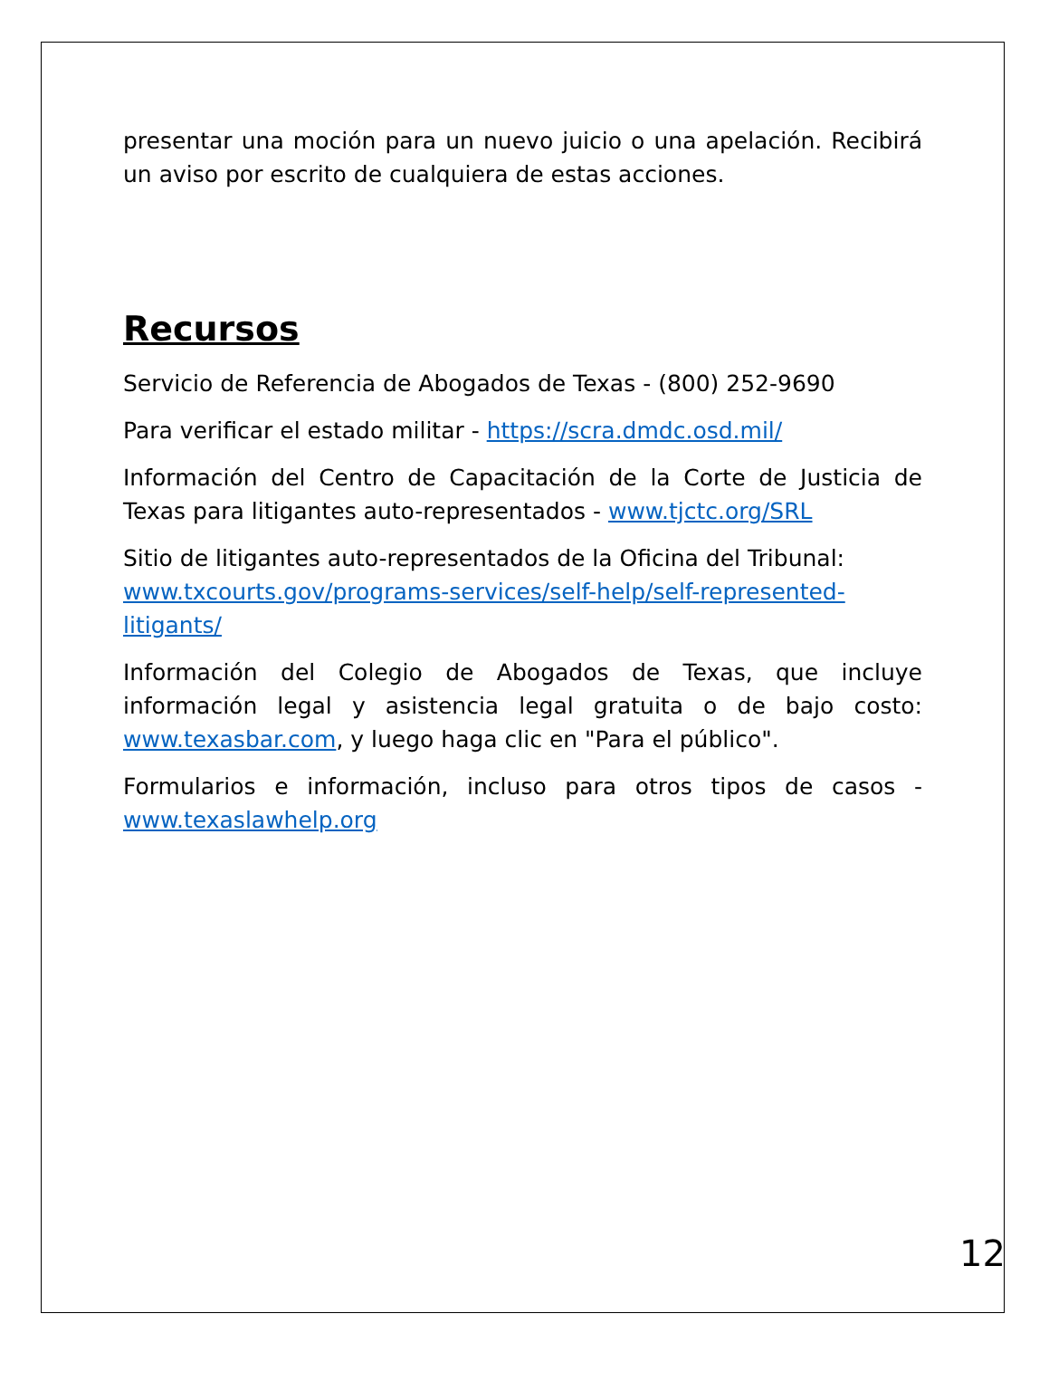presentar una moción para un nuevo juicio o una apelación. Recibirá un aviso por escrito de cualquiera de estas acciones.
Recursos
Servicio de Referencia de Abogados de Texas - (800) 252-9690
Para verificar el estado militar - https://scra.dmdc.osd.mil/
Información del Centro de Capacitación de la Corte de Justicia de Texas para litigantes auto-representados - www.tjctc.org/SRL
Sitio de litigantes auto-representados de la Oficina del Tribunal: www.txcourts.gov/programs-services/self-help/self-represented-litigants/
Información del Colegio de Abogados de Texas, que incluye información legal y asistencia legal gratuita o de bajo costo: www.texasbar.com, y luego haga clic en "Para el público".
Formularios e información, incluso para otros tipos de casos - www.texaslawhelp.org
12